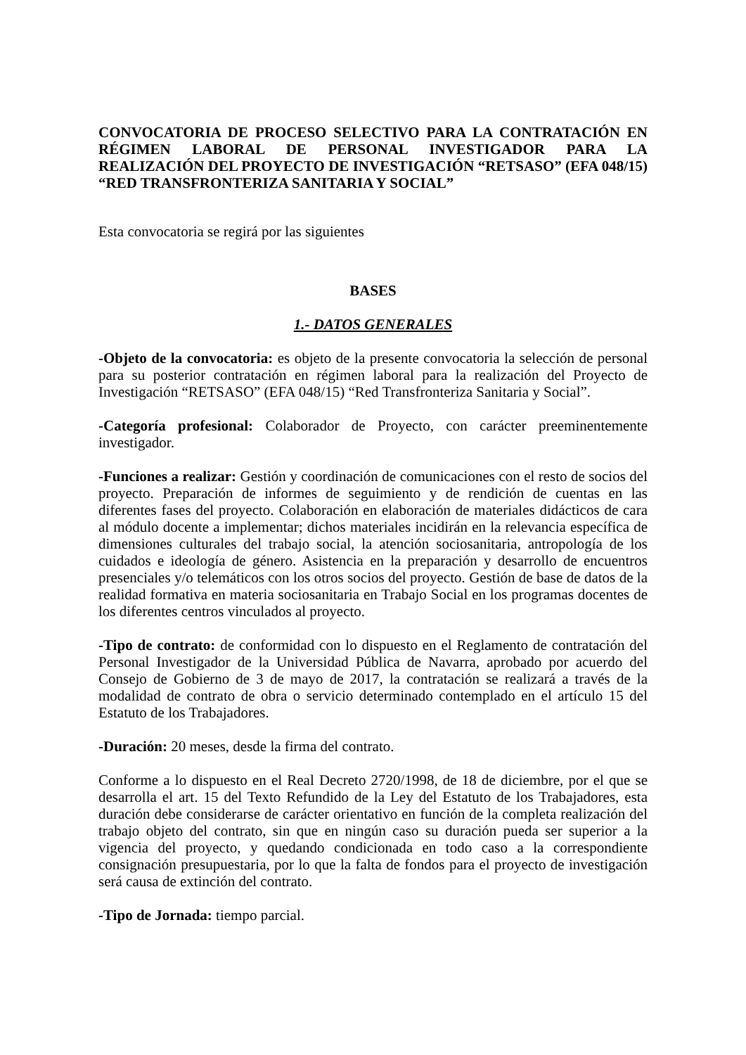CONVOCATORIA DE PROCESO SELECTIVO PARA LA CONTRATACIÓN EN RÉGIMEN LABORAL DE PERSONAL INVESTIGADOR PARA LA REALIZACIÓN DEL PROYECTO DE INVESTIGACIÓN “RETSASO” (EFA 048/15) “RED TRANSFRONTERIZA SANITARIA Y SOCIAL”
Esta convocatoria se regirá por las siguientes
BASES
1.- DATOS GENERALES
-Objeto de la convocatoria: es objeto de la presente convocatoria la selección de personal para su posterior contratación en régimen laboral para la realización del Proyecto de Investigación “RETSASO” (EFA 048/15) “Red Transfronteriza Sanitaria y Social”.
-Categoría profesional: Colaborador de Proyecto, con carácter preeminentemente investigador.
-Funciones a realizar: Gestión y coordinación de comunicaciones con el resto de socios del proyecto. Preparación de informes de seguimiento y de rendición de cuentas en las diferentes fases del proyecto. Colaboración en elaboración de materiales didácticos de cara al módulo docente a implementar; dichos materiales incidirán en la relevancia específica de dimensiones culturales del trabajo social, la atención sociosanitaria, antropología de los cuidados e ideología de género. Asistencia en la preparación y desarrollo de encuentros presenciales y/o telemáticos con los otros socios del proyecto. Gestión de base de datos de la realidad formativa en materia sociosanitaria en Trabajo Social en los programas docentes de los diferentes centros vinculados al proyecto.
-Tipo de contrato: de conformidad con lo dispuesto en el Reglamento de contratación del Personal Investigador de la Universidad Pública de Navarra, aprobado por acuerdo del Consejo de Gobierno de 3 de mayo de 2017, la contratación se realizará a través de la modalidad de contrato de obra o servicio determinado contemplado en el artículo 15 del Estatuto de los Trabajadores.
-Duración: 20 meses, desde la firma del contrato.
Conforme a lo dispuesto en el Real Decreto 2720/1998, de 18 de diciembre, por el que se desarrolla el art. 15 del Texto Refundido de la Ley del Estatuto de los Trabajadores, esta duración debe considerarse de carácter orientativo en función de la completa realización del trabajo objeto del contrato, sin que en ningún caso su duración pueda ser superior a la vigencia del proyecto, y quedando condicionada en todo caso a la correspondiente consignación presupuestaria, por lo que la falta de fondos para el proyecto de investigación será causa de extinción del contrato.
-Tipo de Jornada: tiempo parcial.